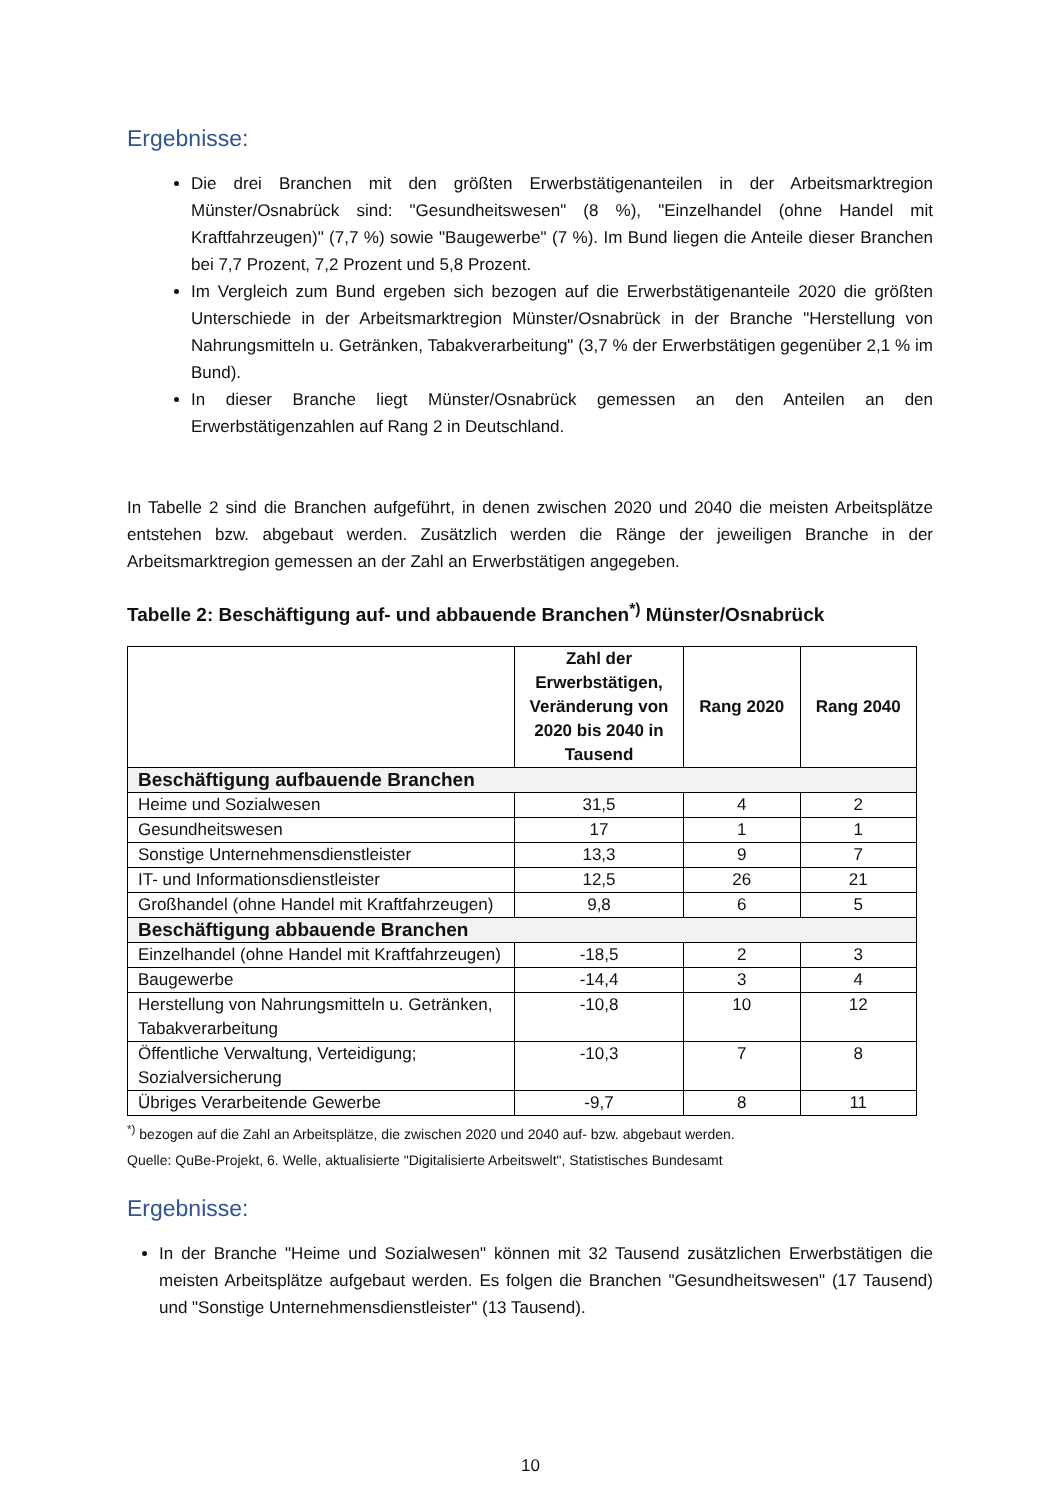Ergebnisse:
Die drei Branchen mit den größten Erwerbstätigenanteilen in der Arbeitsmarktregion Münster/Osnabrück sind: "Gesundheitswesen" (8 %), "Einzelhandel (ohne Handel mit Kraftfahrzeugen)" (7,7 %) sowie "Baugewerbe" (7 %). Im Bund liegen die Anteile dieser Branchen bei 7,7 Prozent, 7,2 Prozent und 5,8 Prozent.
Im Vergleich zum Bund ergeben sich bezogen auf die Erwerbstätigenanteile 2020 die größten Unterschiede in der Arbeitsmarktregion Münster/Osnabrück in der Branche "Herstellung von Nahrungsmitteln u. Getränken, Tabakverarbeitung" (3,7 % der Erwerbstätigen gegenüber 2,1 % im Bund).
In dieser Branche liegt Münster/Osnabrück gemessen an den Anteilen an den Erwerbstätigenzahlen auf Rang 2 in Deutschland.
In Tabelle 2 sind die Branchen aufgeführt, in denen zwischen 2020 und 2040 die meisten Arbeitsplätze entstehen bzw. abgebaut werden. Zusätzlich werden die Ränge der jeweiligen Branche in der Arbeitsmarktregion gemessen an der Zahl an Erwerbstätigen angegeben.
Tabelle 2: Beschäftigung auf- und abbauende Branchen<sup>*)</sup> Münster/Osnabrück
| | Zahl der Erwerbstätigen, Veränderung von 2020 bis 2040 in Tausend | Rang 2020 | Rang 2040 |
| --- | --- | --- | --- |
| Beschäftigung aufbauende Branchen | | | |
| Heime und Sozialwesen | 31,5 | 4 | 2 |
| Gesundheitswesen | 17 | 1 | 1 |
| Sonstige Unternehmensdienstleister | 13,3 | 9 | 7 |
| IT- und Informationsdienstleister | 12,5 | 26 | 21 |
| Großhandel (ohne Handel mit Kraftfahrzeugen) | 9,8 | 6 | 5 |
| Beschäftigung abbauende Branchen | | | |
| Einzelhandel (ohne Handel mit Kraftfahrzeugen) | -18,5 | 2 | 3 |
| Baugewerbe | -14,4 | 3 | 4 |
| Herstellung von Nahrungsmitteln u. Getränken, Tabakverarbeitung | -10,8 | 10 | 12 |
| Öffentliche Verwaltung, Verteidigung; Sozialversicherung | -10,3 | 7 | 8 |
| Übriges Verarbeitende Gewerbe | -9,7 | 8 | 11 |
<sup>*)</sup> bezogen auf die Zahl an Arbeitsplätze, die zwischen 2020 und 2040 auf- bzw. abgebaut werden.
Quelle: QuBe-Projekt, 6. Welle, aktualisierte "Digitalisierte Arbeitswelt", Statistisches Bundesamt
Ergebnisse:
In der Branche "Heime und Sozialwesen" können mit 32 Tausend zusätzlichen Erwerbstätigen die meisten Arbeitsplätze aufgebaut werden. Es folgen die Branchen "Gesundheitswesen" (17 Tausend) und "Sonstige Unternehmensdienstleister" (13 Tausend).
10